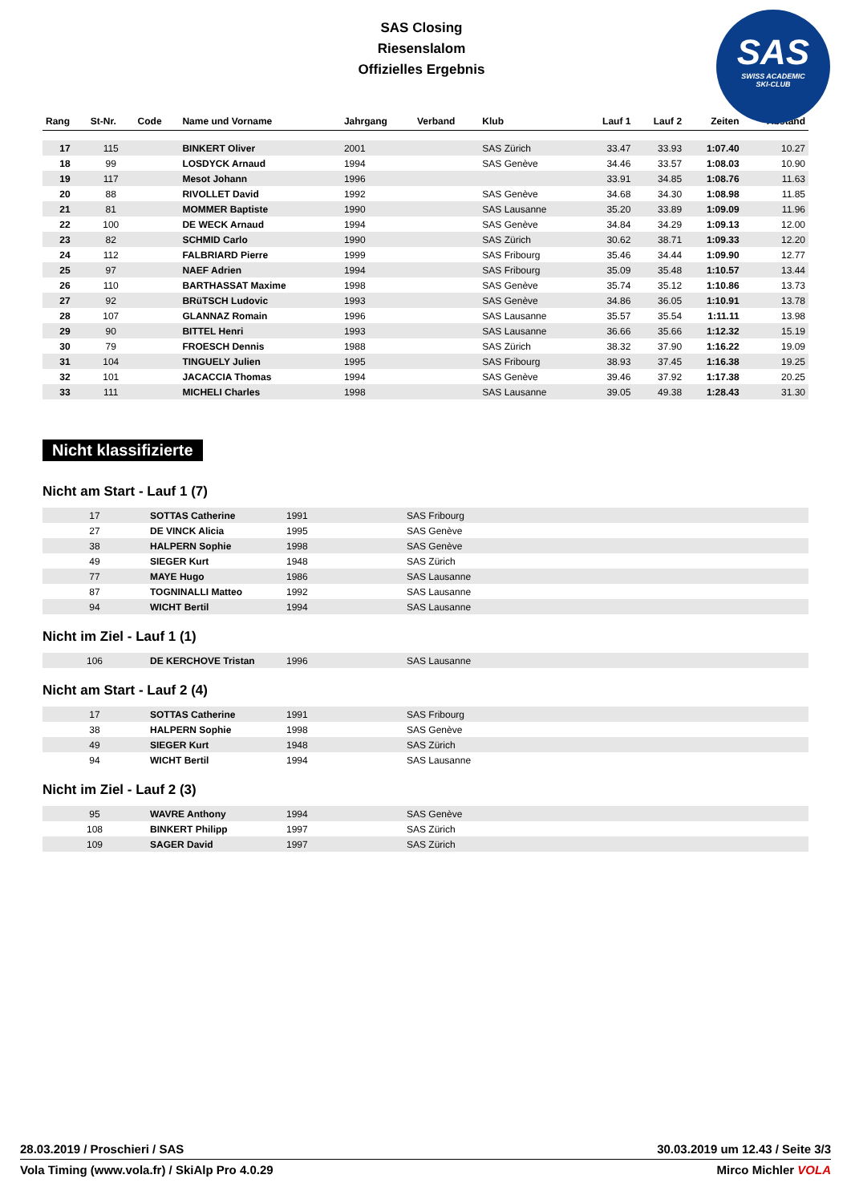SAS Closing
Riesenslalom
Offizielles Ergebnis
SAS
SWISS ACADEMIC
SKI-CLUB
| Rang | St-Nr. | Code | Name und Vorname | Jahrgang | Verband | Klub | Lauf 1 | Lauf 2 | Zeiten | Abstand |
| --- | --- | --- | --- | --- | --- | --- | --- | --- | --- | --- |
| 17 | 115 | | BINKERT Oliver | 2001 | | SAS Zürich | 33.47 | 33.93 | 1:07.40 | 10.27 |
| 18 | 99 | | LOSDYCK Arnaud | 1994 | | SAS Genève | 34.46 | 33.57 | 1:08.03 | 10.90 |
| 19 | 117 | | Mesot Johann | 1996 | | | 33.91 | 34.85 | 1:08.76 | 11.63 |
| 20 | 88 | | RIVOLLET David | 1992 | | SAS Genève | 34.68 | 34.30 | 1:08.98 | 11.85 |
| 21 | 81 | | MOMMER Baptiste | 1990 | | SAS Lausanne | 35.20 | 33.89 | 1:09.09 | 11.96 |
| 22 | 100 | | DE WECK Arnaud | 1994 | | SAS Genève | 34.84 | 34.29 | 1:09.13 | 12.00 |
| 23 | 82 | | SCHMID Carlo | 1990 | | SAS Zürich | 30.62 | 38.71 | 1:09.33 | 12.20 |
| 24 | 112 | | FALBRIARD Pierre | 1999 | | SAS Fribourg | 35.46 | 34.44 | 1:09.90 | 12.77 |
| 25 | 97 | | NAEF Adrien | 1994 | | SAS Fribourg | 35.09 | 35.48 | 1:10.57 | 13.44 |
| 26 | 110 | | BARTHASSAT Maxime | 1998 | | SAS Genève | 35.74 | 35.12 | 1:10.86 | 13.73 |
| 27 | 92 | | BRüTSCH Ludovic | 1993 | | SAS Genève | 34.86 | 36.05 | 1:10.91 | 13.78 |
| 28 | 107 | | GLANNAZ Romain | 1996 | | SAS Lausanne | 35.57 | 35.54 | 1:11.11 | 13.98 |
| 29 | 90 | | BITTEL Henri | 1993 | | SAS Lausanne | 36.66 | 35.66 | 1:12.32 | 15.19 |
| 30 | 79 | | FROESCH Dennis | 1988 | | SAS Zürich | 38.32 | 37.90 | 1:16.22 | 19.09 |
| 31 | 104 | | TINGUELY Julien | 1995 | | SAS Fribourg | 38.93 | 37.45 | 1:16.38 | 19.25 |
| 32 | 101 | | JACACCIA Thomas | 1994 | | SAS Genève | 39.46 | 37.92 | 1:17.38 | 20.25 |
| 33 | 111 | | MICHELI Charles | 1998 | | SAS Lausanne | 39.05 | 49.38 | 1:28.43 | 31.30 |
Nicht klassifizierte
Nicht am Start - Lauf 1 (7)
| 17 | SOTTAS Catherine | 1991 | SAS Fribourg |
| 27 | DE VINCK Alicia | 1995 | SAS Genève |
| 38 | HALPERN Sophie | 1998 | SAS Genève |
| 49 | SIEGER Kurt | 1948 | SAS Zürich |
| 77 | MAYE Hugo | 1986 | SAS Lausanne |
| 87 | TOGNINALLI Matteo | 1992 | SAS Lausanne |
| 94 | WICHT Bertil | 1994 | SAS Lausanne |
Nicht im Ziel - Lauf 1 (1)
| 106 | DE KERCHOVE Tristan | 1996 | SAS Lausanne |
Nicht am Start - Lauf 2 (4)
| 17 | SOTTAS Catherine | 1991 | SAS Fribourg |
| 38 | HALPERN Sophie | 1998 | SAS Genève |
| 49 | SIEGER Kurt | 1948 | SAS Zürich |
| 94 | WICHT Bertil | 1994 | SAS Lausanne |
Nicht im Ziel - Lauf 2 (3)
| 95 | WAVRE Anthony | 1994 | SAS Genève |
| 108 | BINKERT Philipp | 1997 | SAS Zürich |
| 109 | SAGER David | 1997 | SAS Zürich |
28.03.2019 / Proschieri / SAS 30.03.2019 um 12.43 / Seite 3/3
Vola Timing (www.vola.fr) / SkiAlp Pro 4.0.29 Mirco Michler VOLA